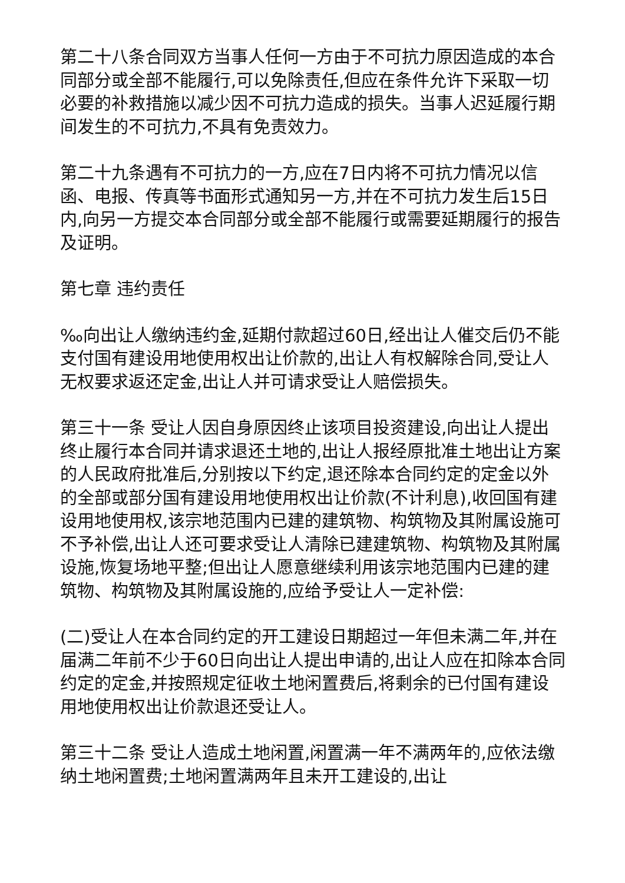第二十八条合同双方当事人任何一方由于不可抗力原因造成的本合同部分或全部不能履行,可以免除责任,但应在条件允许下采取一切必要的补救措施以减少因不可抗力造成的损失。当事人迟延履行期间发生的不可抗力,不具有免责效力。
第二十九条遇有不可抗力的一方,应在7日内将不可抗力情况以信函、电报、传真等书面形式通知另一方,并在不可抗力发生后15日内,向另一方提交本合同部分或全部不能履行或需要延期履行的报告及证明。
第七章 违约责任
‰向出让人缴纳违约金,延期付款超过60日,经出让人催交后仍不能支付国有建设用地使用权出让价款的,出让人有权解除合同,受让人无权要求返还定金,出让人并可请求受让人赔偿损失。
第三十一条 受让人因自身原因终止该项目投资建设,向出让人提出终止履行本合同并请求退还土地的,出让人报经原批准土地出让方案的人民政府批准后,分别按以下约定,退还除本合同约定的定金以外的全部或部分国有建设用地使用权出让价款(不计利息),收回国有建设用地使用权,该宗地范围内已建的建筑物、构筑物及其附属设施可不予补偿,出让人还可要求受让人清除已建建筑物、构筑物及其附属设施,恢复场地平整;但出让人愿意继续利用该宗地范围内已建的建筑物、构筑物及其附属设施的,应给予受让人一定补偿:
(二)受让人在本合同约定的开工建设日期超过一年但未满二年,并在届满二年前不少于60日向出让人提出申请的,出让人应在扣除本合同约定的定金,并按照规定征收土地闲置费后,将剩余的已付国有建设用地使用权出让价款退还受让人。
第三十二条 受让人造成土地闲置,闲置满一年不满两年的,应依法缴纳土地闲置费;土地闲置满两年且未开工建设的,出让